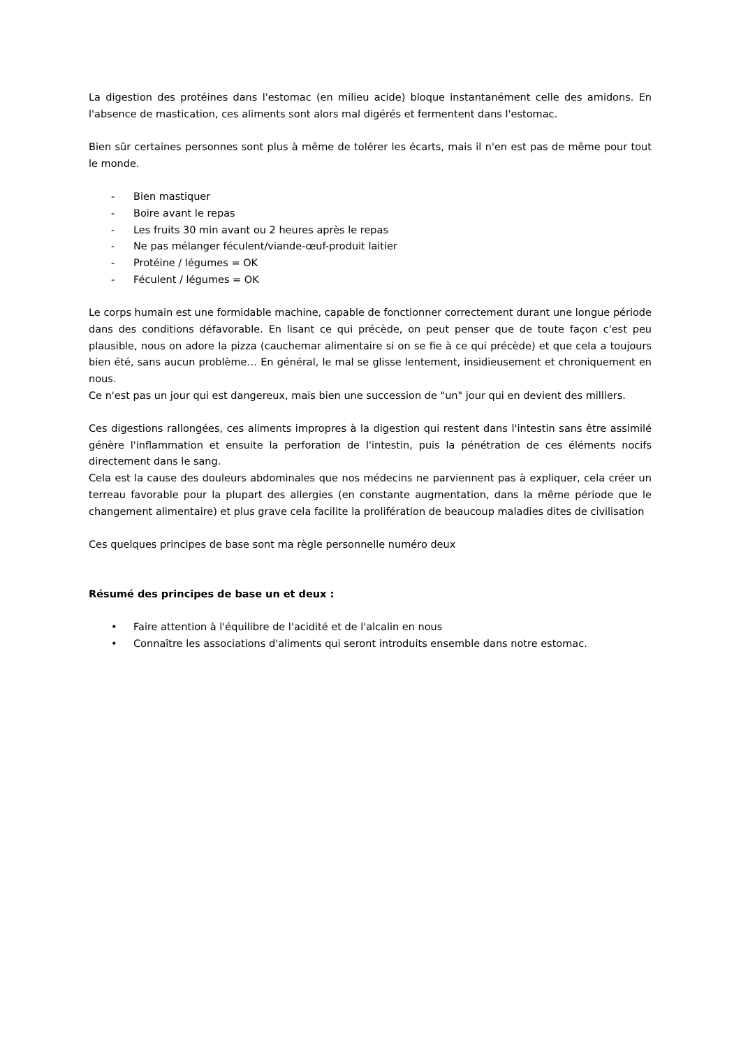La digestion des protéines dans l'estomac (en milieu acide) bloque instantanément celle des amidons. En l'absence de mastication, ces aliments sont alors mal digérés et fermentent dans l'estomac.
Bien sûr certaines personnes sont plus à même de tolérer les écarts, mais il n'en est pas de même pour tout le monde.
- Bien mastiquer
- Boire avant le repas
- Les fruits 30 min avant ou 2 heures après le repas
- Ne pas mélanger féculent/viande-œuf-produit laitier
- Protéine / légumes = OK
- Féculent / légumes = OK
Le corps humain est une formidable machine, capable de fonctionner correctement durant une longue période dans des conditions défavorable. En lisant ce qui précède, on peut penser que de toute façon c'est peu plausible, nous on adore la pizza (cauchemar alimentaire si on se fie à ce qui précède) et que cela a toujours bien été, sans aucun problème… En général, le mal se glisse lentement, insidieusement et chroniquement en nous.
Ce n'est pas un jour qui est dangereux, mais bien une succession de "un" jour qui en devient des milliers.
Ces digestions rallongées, ces aliments impropres à la digestion qui restent dans l'intestin sans être assimilé génère l'inflammation et ensuite la perforation de l'intestin, puis la pénétration de ces éléments nocifs directement dans le sang.
Cela est la cause des douleurs abdominales que nos médecins ne parviennent pas à expliquer, cela créer un terreau favorable pour la plupart des allergies (en constante augmentation, dans la même période que le changement alimentaire) et plus grave cela facilite la prolifération de beaucoup maladies dites de civilisation
Ces quelques principes de base sont ma règle personnelle numéro deux
Résumé des principes de base un et deux :
• Faire attention à l'équilibre de l'acidité et de l'alcalin en nous
• Connaître les associations d'aliments qui seront introduits ensemble dans notre estomac.